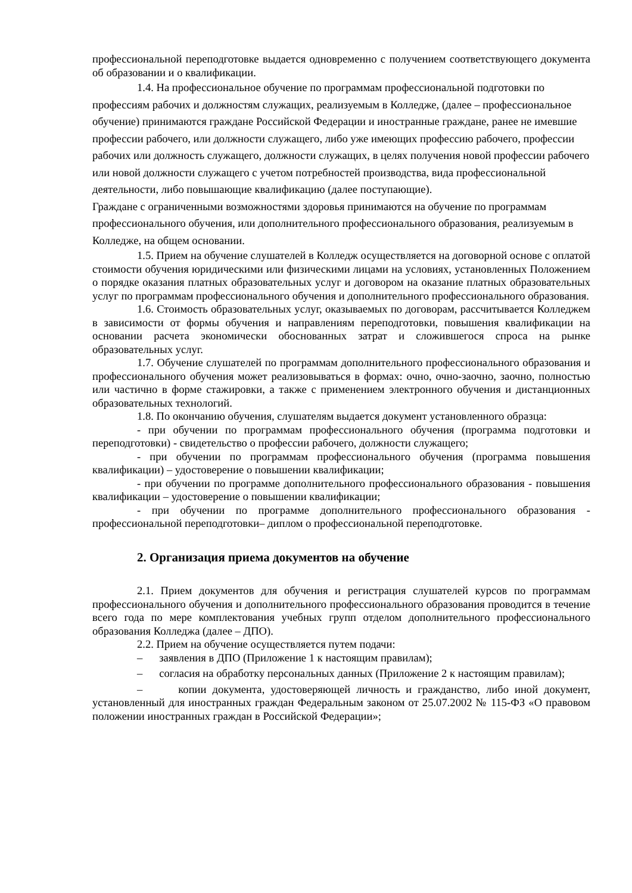профессиональной переподготовке выдается одновременно с получением соответствующего документа об образовании и о квалификации.
1.4. На профессиональное обучение по программам профессиональной подготовки по профессиям рабочих и должностям служащих, реализуемым в Колледже, (далее – профессиональное обучение) принимаются граждане Российской Федерации и иностранные граждане, ранее не имевшие профессии рабочего, или должности служащего, либо уже имеющих профессию рабочего, профессии рабочих или должность служащего, должности служащих, в целях получения новой профессии рабочего или новой должности служащего с учетом потребностей производства, вида профессиональной деятельности, либо повышающие квалификацию (далее поступающие).
Граждане с ограниченными возможностями здоровья принимаются на обучение по программам профессионального обучения, или дополнительного профессионального образования, реализуемым в Колледже, на общем основании.
1.5. Прием на обучение слушателей в Колледж осуществляется на договорной основе с оплатой стоимости обучения юридическими или физическими лицами на условиях, установленных Положением о порядке оказания платных образовательных услуг и договором на оказание платных образовательных услуг по программам профессионального обучения и дополнительного профессионального образования.
1.6. Стоимость образовательных услуг, оказываемых по договорам, рассчитывается Колледжем в зависимости от формы обучения и направлениям переподготовки, повышения квалификации на основании расчета экономически обоснованных затрат и сложившегося спроса на рынке образовательных услуг.
1.7. Обучение слушателей по программам дополнительного профессионального образования и профессионального обучения может реализовываться в формах: очно, очно-заочно, заочно, полностью или частично в форме стажировки, а также с применением электронного обучения и дистанционных образовательных технологий.
1.8. По окончанию обучения, слушателям выдается документ установленного образца:
- при обучении по программам профессионального обучения (программа подготовки и переподготовки) - свидетельство о профессии рабочего, должности служащего;
- при обучении по программам профессионального обучения (программа повышения квалификации) – удостоверение о повышении квалификации;
- при обучении по программе дополнительного профессионального образования - повышения квалификации – удостоверение о повышении квалификации;
- при обучении по программе дополнительного профессионального образования - профессиональной переподготовки– диплом о профессиональной переподготовке.
2. Организация приема документов на обучение
2.1. Прием документов для обучения и регистрация слушателей курсов по программам профессионального обучения и дополнительного профессионального образования проводится в течение всего года по мере комплектования учебных групп отделом дополнительного профессионального образования Колледжа (далее – ДПО).
2.2. Прием на обучение осуществляется путем подачи:
– заявления в ДПО (Приложение 1 к настоящим правилам);
– согласия на обработку персональных данных (Приложение 2 к настоящим правилам);
– копии документа, удостоверяющей личность и гражданство, либо иной документ, установленный для иностранных граждан Федеральным законом от 25.07.2002 № 115-ФЗ «О правовом положении иностранных граждан в Российской Федерации»;